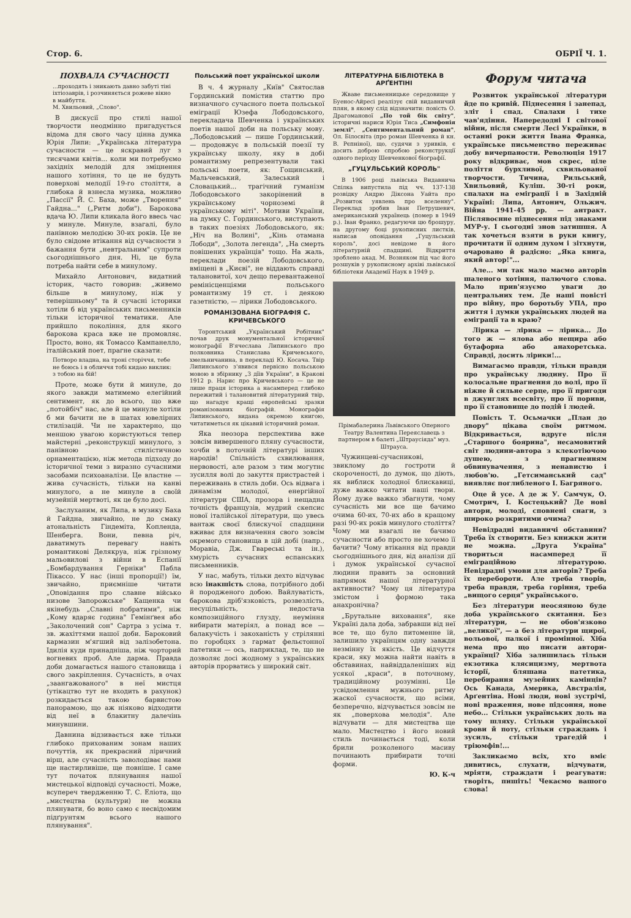Стор. 6. ОБРІЇ Ч. 1.
ПОХВАЛА СУЧАСНОСТІ
...проходять і зникають давно забуті тіні іхтіозаврів, і розчиняється рожеве вікно в майбуття.
М. Хвильовий, „Слово".
В дискусії про стилі нашої творчости неодмінно пригадується відома для свого часу цінна думка Юрія Липи: „Українська література сучасности — це яскравий луг з тисячами квітів... коли ми потребуємо західніх мелодій для зміцнення нашого хотіння, то це не будуть поверхові мелодії 19-го століття, а глибока й взнесла музика, можливо „Пассії" Й. С. Баха, може „Творення" Гайдна..." („Ритм доби"). Барокова вдача Ю. Липи кликала його ввесь час у минуле. Минуле, взагалі, було панівною мелодією 30-их років. Це не було свідоме втікання від сучасности з бажання бути „невтральним" супроти сьогоднішнього дня. Ні, це була потреба найти себе в минулому.
Михайло Антонович, видатний історик, часто говорив: „живемо більше в минулому, ніж у теперішньому" та й сучасні історики хотіли б від українських письменників тільки історичної тематики. Але прийшло покоління, для якого барокова краса вже не промовляє. Просто, воно, як Томассо Кампанелло, італійський поет, прагне сказати:
Потворо владна, на троні сторіччя, тебе не боюсь і в обличчя тобі кидаю виклик: з тобою на бій!
Проте, може бути й минуле, до якого завжди матимемо елегійний сентимент, як до всього, що вже „потойбіч" нас, але й це минуле хотіли б ми бачити не в шатах ювелірних стилізацій. Чи не характерно, що меншою увагою користуються тепер майстерні „реконструкції минулого, з панівною стилістичною орнаментацією, ніж метода підходу до історичної теми з виразно сучасними засобами психоаналізи. Це властне — жива сучасність, тільки на канві минулого, а не минуле в своїй музейній мертвоті, як це було досі.
Заслуханим, як Липа, в музику Баха й Гайдна, звичайно, не до смаку атональність Гіндеміта, Копленда, Шенберга. Вони, певна річ, даватимуть перевагу навіть романтикові Делякруа, ніж грізному мальовилові з війни в Еспанії „Бомбардування Герніки" Пабла Пікассо. У нас (інші пропорції!) їм, звичайно, приємніше читати „Оповідання про славне військо низове Запорожське" Кащенка чи якінебудь „Славні побратими", ніж „Кому вдаряє година" Гемінґвея або „Заколочений сон" Сартра з усіма т. зв. жахіттями нашої доби. Бароковий кармазин м'ягший від залізобетона. Ідилія куди принадніша, ніж чорторий вогневих проб. Але дарма. Правда доби домагається нашого становища і свого закріплення. Сучасність, в очах „заангажованого" в неї мистця (утікацтво тут не входить в рахунок) розкидається такою барвистою панорамою, що аж ніяково відходити від неї в блакитну далечінь минувшини.
Давнина відзивається вже тільки глибоко прихованим зонам наших почуттів, як прекрасний ліричний вірш, але сучасність заволодіває нами ще настирливіше, ще повніше. І саме тут початок плянування нашої мистецької відповіді сучасності. Може, всупереч твердженню Т. С. Еліота, що „мистецтва (культури) не можна плянувати, бо воно само є несвідомим підґрунтям всього нашого плянування".
Польський поет української школи
В ч. 4 журналу „Київ" Святослав Гординський помістив статтю про визначного сучасного поета польської еміграції Юзефа Лободовського, перекладача Шевченка і українських поетів нашої доби на польську мову. „Лободовський — пише Гординський, — продовжує в польській поезії ту українську школу, яку в добі романтизму репрезентували такі польські поети, як: Гощинський, Мальчевський, Залеський і Словацький... трагічний гуманізм Лободовського закорінений в українському чорноземі й українському міті". Мотиви України, на думку С. Гординського, виступають в таких поезіях Лободовського, як: „Ніч на Волині", „Кінь отамана Лободи", „Золота легенда", „На смерть повішених українців" тощо. На жаль, переклади поезій Лободовського, вміщені в „Києві", не віддають справді талановитої, хоч дещо перевантаженої ремінісценціями польського романтизму 19 ст. і деякою газетністю, — лірики Лободовського.
РОМАНІЗОВАНА БІОГРАФІЯ С. КРИЧЕВСЬКОГО
Торонтський „Український Робітник" почав друк монументальної історичної монографії В'ячеслава Липинського про полковника Станислава Кричевського, хмельничанина, в перекладі Ю. Косача. Твір Липинського з'явився первісно польською мовою в збірнику „З дїів України", в Кракові 1912 р. Нарис про Кричевського — це не лише праця історика а насамперед глибоко пережитий і талановитий літературний твір, що нагадує кращі европейські зразки романізованих біографій. Монографія Липинського, видана окремою книгою, читатиметься як цікавий історичний роман.
Яка неозора перспектива вже зовсім вивершеного пляну сучасности, хочби в поточній літературі інших народів! Спільність схвилювання, нервовості, але разом з тим могутнє зусилля волі до закуття пристрастей і переживань в стиль доби. Ось відвага і динамізм молодої, енергійної літератури США, прозора і нещадна точність французів, мудрий скепсис нової італійської літератури, що увесь вантаж своєї блискучої спадщини вживає для визначення свого зовсім окремого становища в цій добі (напр., Моравіа, Дж. Гвареські та ін.), хмурість сучасних еспанських письменників.
У нас, мабуть, тільки дехто відчуває всю інакшість слова, потрібного добі й породженого добою. Вайлуватість, барокова дріб'язковість, розвезлість, несуцільність, недостача композиційного глузду, неуміння вибирати матеріял, а понад все — балакучість і закоханість у стрілянні по горобцях з гармат фельєтонної патетики — ось, наприклад, те, що не дозволяє досі жодному з українських авторів прорватись у широкий світ.
ЛІТЕРАТУРНА БІБЛІОТЕКА В АРҐЕНТІНІ
Жваве письменницьке середовище у Буенос-Айресі реалізує свій видавничий плян, в якому слід відзначити: повість О. Драгоманової „По той бік світу", історичні нариси Юрія Тиса „Симфонія землі", „Сентиментальний роман", Ол. Білосвіта (про роман Шевченка й кн. В. Рєпніної), що, судячи з уривків, є досить доброю спробою реконструкції одного періоду Шевченкової біографії.
„ГУЦУЛЬСЬКИЙ КОРОЛЬ"
В 1906 році львівська Видавнича Спілка випустила під чч. 137-138 розвідку Андрю Діксона Уайта про „Розвиток уявлень про вселенну". Переклад зробив Іван Петрушевич, американський українець (помер в 1949 р.). Іван Франко, редагуючи цю брошуру, на другому боці рукописних листків, написав оповідання „Гуцульський король", досі невідоме в його літературній спадщині. Відкриття зроблено акад. М. Возняком під час його розшуків у рукописному архіві львівської бібліотеки Академії Наук в 1949 р.
Прімабалерина Львівського Оперного Театру Валентина Переяславець з партнером в балеті „Штраусіяда" муз. Штрауса.
Чужинцеві-сучасникові, звиклому до гостроти й скороченості, до думок, що діють, як виблиск холодної блискавиці, дуже важко читати наші твори. Йому дуже важко збагнути, чому сучасність ми все ще бачимо очима 60-их, 70-их або в кращому разі 90-их років минулого століття? Чому ми взагалі не бачимо сучасности або просто не хочемо її бачити? Чому втікання від правди сьогоднішнього дня, від аналізи дії і думок української сучасної людини править за основний напрямок нашої літературної активности? Чому ця література змістом і формою така анахронічна?
„Брутальне виховання", яке Україні дала доба, забравши від неї все те, що було питоменне їй, залишило українцям одну завжди незмінну їх якість. Це відчуття краси, яку можна найти навіть в обставинах, найвіддаленіших від усякої „краси", в поточному, традиційному розумінні. Це усвідомлення мужнього ритму жаскої сучасности, що всіми, безперечно, відчувається зовсім не як „поверхова мелодія". Але відчувати — для мистецтва ще мало. Мистецтво і його новий стиль починається тоді, коли брили розколеного масиву починають прибирати точні форми.
Ю. К-ч
Форум читача
Розвиток української літератури йде по кривій. Піднесення і занепад, зліт і спад. Спалахи і тихе чав'ядіння. Напередодні І світової війни, після смерти Лесі Українки, в останні роки життя Івана Франка, українське письменство переживає добу вичерпаности. Революція 1917 року відкриває, мов скрес, ціле поліття бурхливої, схвильованої творчости. Тичина, Рильський, Хвильовий, Куліш. 30-ті роки, спалахи на еміграції і в Західній Україні: Липа, Антонич, Ольжич. Війна 1941-45 рр. — антракт. Післявоєнне піднесення під знаками МУР-у. І сьогодні знов затишшя. А так хочеться взяти в руки книгу, прочитати її одним духом і зітхнути, очаровано й радісно: „Яка книга, який автор!"...
Але... ми так мало маємо авторів шаленого хотіння, палючого слова. Мало прив'язуємо уваги до центральних тем. Де наші повісті про війну, про боротьбу УПА, про життя і думки українських людей на еміграції та в краю?
Лірика — лірика — лірика... До того ж — ялова або нещира або бутафорна або анахоретська. Справді, досить лірики!...
Вимагаємо правди, тільки правди про українську людину. Про її колосальне прагнення до волі, про її ніжне й сильне серце, про її пригоди в джунглях всесвіту, про її пориви, про її становище до подій і людей.
Повість Т. Осьмачки „План до двору" цікава своїм ритмом. Відкривається, вдруге після „Старшого боярина", несамовитий світ людини-автора з клекотіючою душею, з прагненням обвинувачення, з ненавистю і любов'ю. „Гетсиманський сад" виявляє поглибленого І. Багряного.
Оце й усе. А де ж У. Самчук, О. Смотрич, І. Костецький? Де нові автори, молоді, сповнені снаги, з широко розкритими очима?
Невідрадні видавничі обставини? Треба їх створити. Без книжки жити не можна. „Друга Україна" твориться насамперед її еміграційною літературою. Невідрадні умови для авторів? Треба їх перебороти. Але треба творів, треба правди, треба горіння, треба „вищого серця" українського.
Без літератури неосяяною буде доба українського скитання. Без літератури, — не обов'язково „великої", — а без літератури щирої, вольової, палкої і промінної. Хіба нема про що писати автори-українці? Хіба залишилась тільки екзотика клясицизму, мертвота історії, бляшана патетика, перебирання музейних камінців? Ось Канада, Америка, Австралія, Арґентіна. Нові люди, нові зустрічі, нові враження, нове підсоння, нове небо... Стільки українських доль на тому шляху. Стільки української крови й поту, стільки страждань і зусиль, стільки трагедій і тріюмфів!...
Закликаємо всіх, хто вміє дивитись, слухати, відчувати, мріяти, страждати і реагувати: творіть, пишіть! Чекаємо вашого слова!